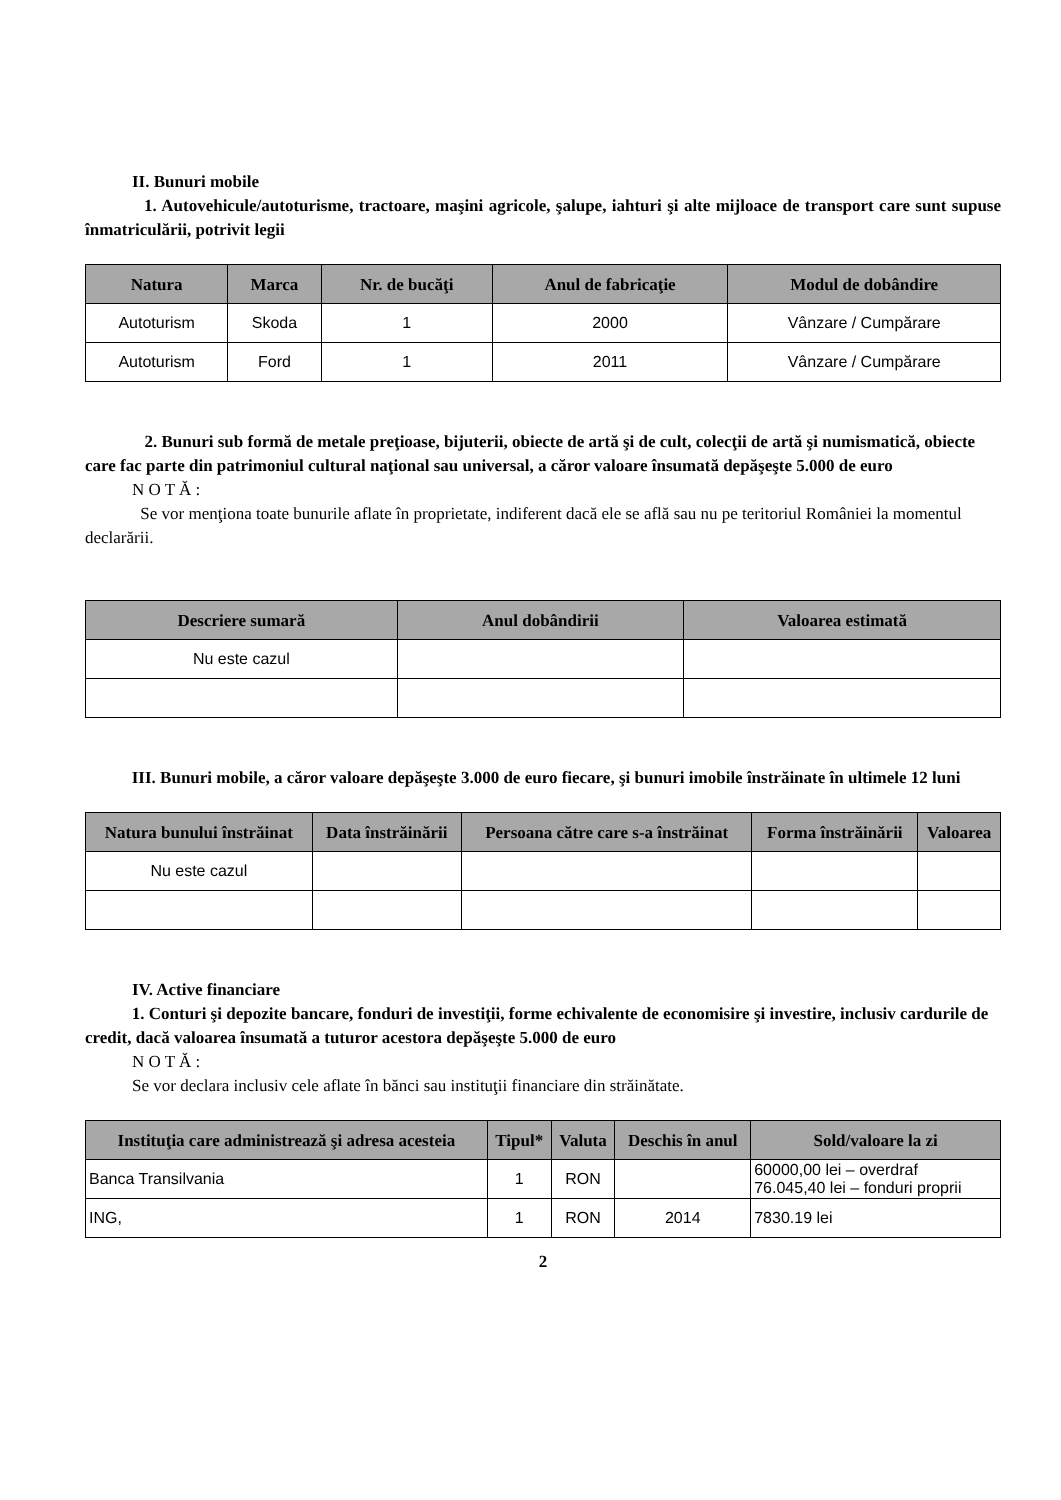II. Bunuri mobile
1. Autovehicule/autoturisme, tractoare, maşini agricole, şalupe, iahturi şi alte mijloace de transport care sunt supuse înmatriculării, potrivit legii
| Natura | Marca | Nr. de bucăţi | Anul de fabricaţie | Modul de dobândire |
| --- | --- | --- | --- | --- |
| Autoturism | Skoda | 1 | 2000 | Vânzare / Cumpărare |
| Autoturism | Ford | 1 | 2011 | Vânzare / Cumpărare |
2. Bunuri sub formă de metale preţioase, bijuterii, obiecte de artă şi de cult, colecţii de artă şi numismatică, obiecte care fac parte din patrimoniul cultural naţional sau universal, a căror valoare însumată depăşeşte 5.000 de euro
N O T Ă :
Se vor menţiona toate bunurile aflate în proprietate, indiferent dacă ele se află sau nu pe teritoriul României la momentul declarării.
| Descriere sumară | Anul dobândirii | Valoarea estimată |
| --- | --- | --- |
| Nu este cazul | | |
III. Bunuri mobile, a căror valoare depăşeşte 3.000 de euro fiecare, şi bunuri imobile înstrăinate în ultimele 12 luni
| Natura bunului înstrăinat | Data înstrăinării | Persoana către care s-a înstrăinat | Forma înstrăinării | Valoarea |
| --- | --- | --- | --- | --- |
| Nu este cazul | | | | |
IV. Active financiare
1. Conturi şi depozite bancare, fonduri de investiţii, forme echivalente de economisire şi investire, inclusiv cardurile de credit, dacă valoarea însumată a tuturor acestora depăşeşte 5.000 de euro
N O T Ă :
Se vor declara inclusiv cele aflate în bănci sau instituţii financiare din străinătate.
| Instituţia care administrează şi adresa acesteia | Tipul* | Valuta | Deschis în anul | Sold/valoare la zi |
| --- | --- | --- | --- | --- |
| Banca Transilvania | 1 | RON | | 60000,00 lei – overdraf 76.045,40 lei – fonduri proprii |
| ING, | 1 | RON | 2014 | 7830.19 lei |
2